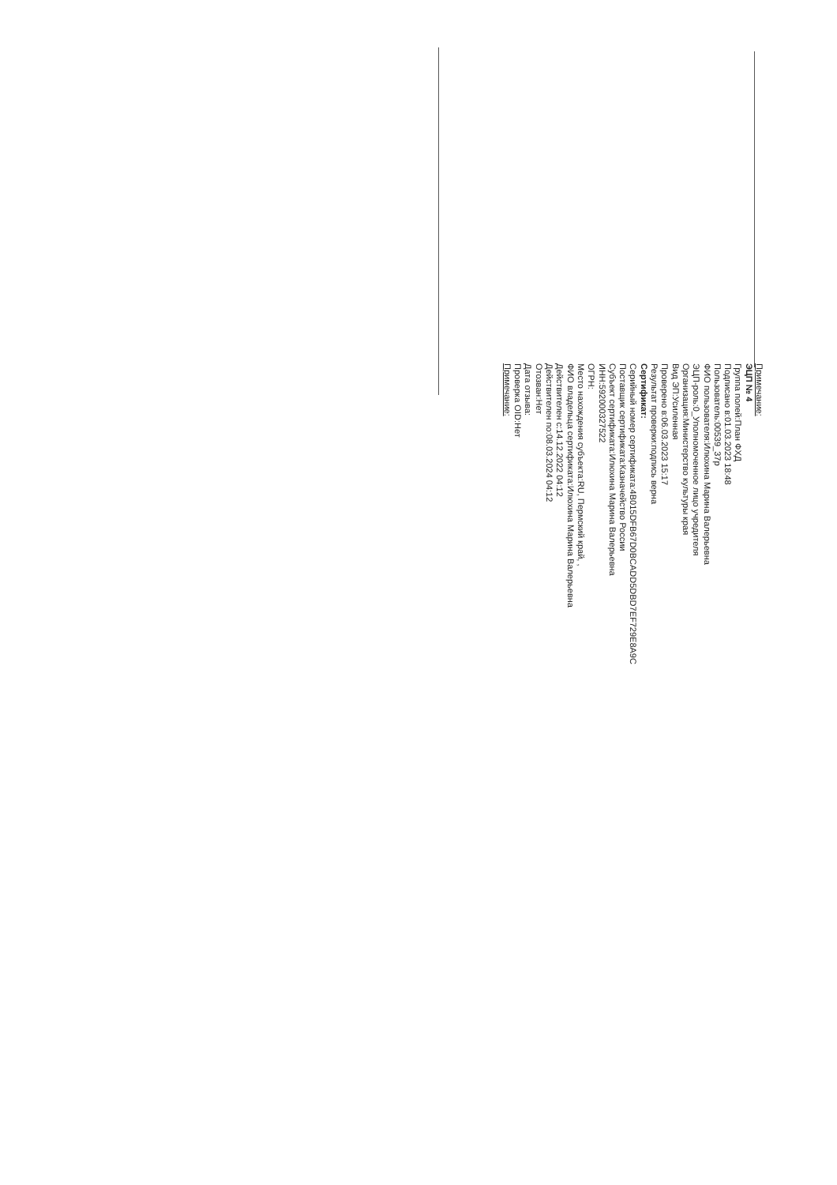Примечание:
ЭЦП № 4
Группа полей:План ФХД
Подписано в:01.03.2023 18:48
Пользователь:00539_37р
ФИО пользователя:Илюхина Марина Валерьевна
ЭЦП-роль:0_Уполномоченное лицо учредителя
Организация:Министерство культуры края
Вид ЭП:Усиленная
Проверено в:06.03.2023 15:17
Результат проверки:подпись верна
Сертификат:
Серийный номер сертификата:4B015DFB67D0BCADD5DBD7EF729E8A9C
Поставщик сертификата:Казначейство России
Субъект сертификата:Илюхина Марина Валерьевна
ИНН:592000327522
ОГРН:
Место нахождения субъекта:RU, Пермский край, ,
ФИО владельца сертификата:Илюхина Марина Валерьевна
Действителен с:14.12.2022 04:12
Действителен по:08.03.2024 04:12
Отозван:Нет
Дата отзыва:
Проверка OID:Нет
Примечание: